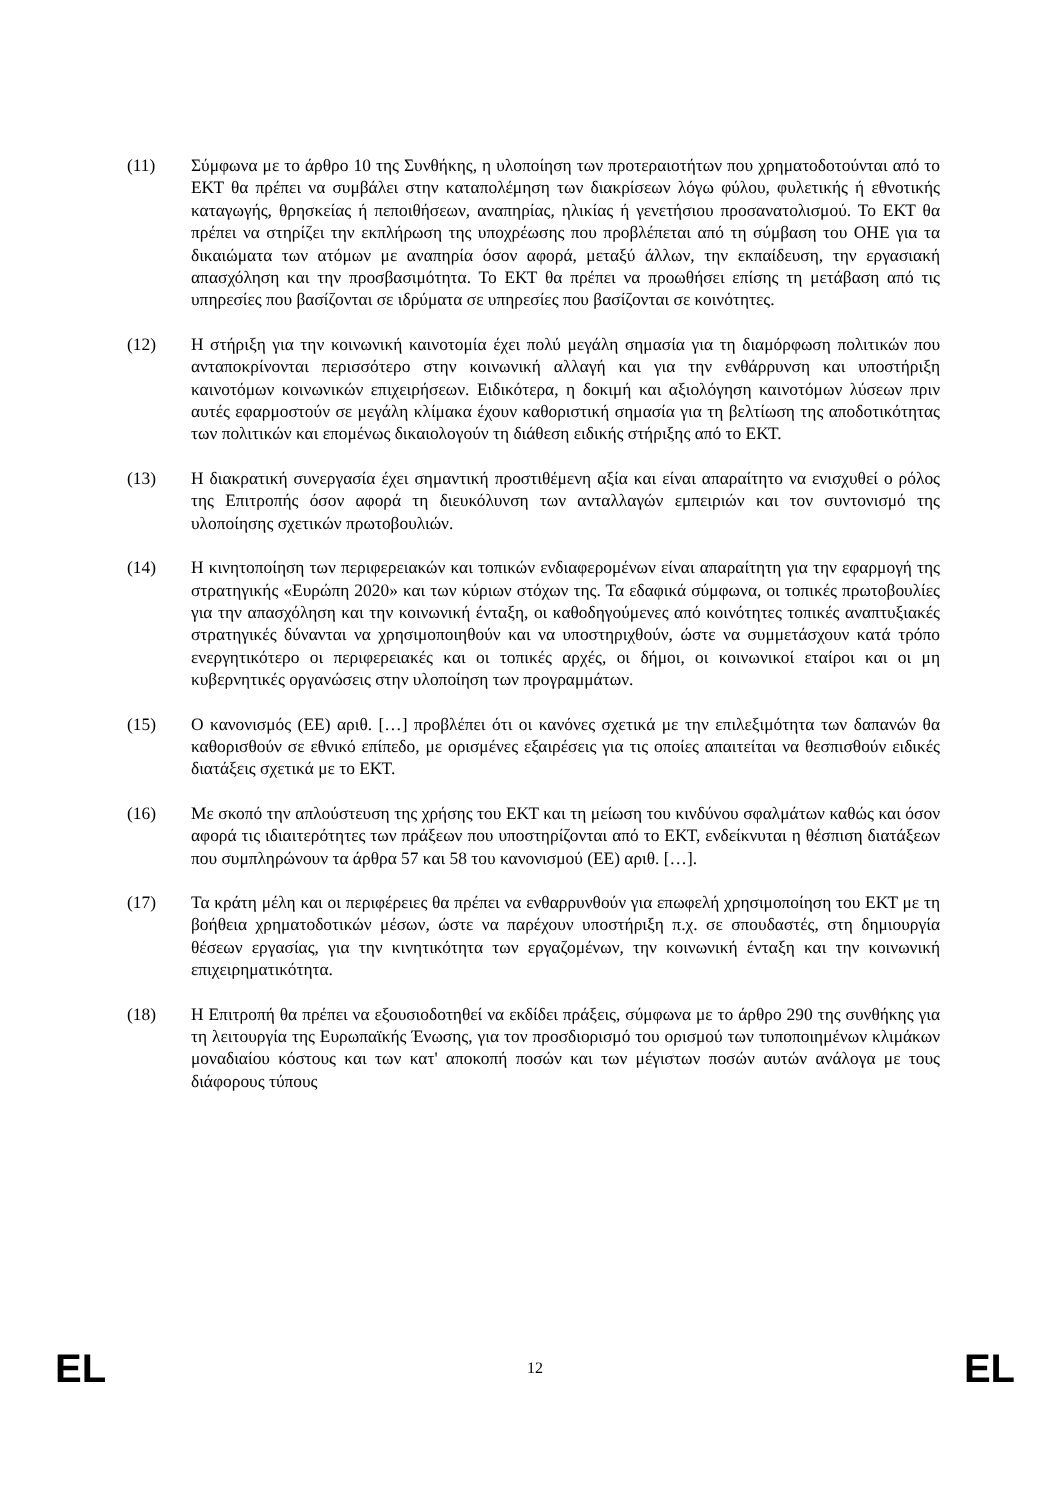(11) Σύμφωνα με το άρθρο 10 της Συνθήκης, η υλοποίηση των προτεραιοτήτων που χρηματοδοτούνται από το ΕΚΤ θα πρέπει να συμβάλει στην καταπολέμηση των διακρίσεων λόγω φύλου, φυλετικής ή εθνοτικής καταγωγής, θρησκείας ή πεποιθήσεων, αναπηρίας, ηλικίας ή γενετήσιου προσανατολισμού. Το ΕΚΤ θα πρέπει να στηρίζει την εκπλήρωση της υποχρέωσης που προβλέπεται από τη σύμβαση του ΟΗΕ για τα δικαιώματα των ατόμων με αναπηρία όσον αφορά, μεταξύ άλλων, την εκπαίδευση, την εργασιακή απασχόληση και την προσβασιμότητα. Το ΕΚΤ θα πρέπει να προωθήσει επίσης τη μετάβαση από τις υπηρεσίες που βασίζονται σε ιδρύματα σε υπηρεσίες που βασίζονται σε κοινότητες.
(12) Η στήριξη για την κοινωνική καινοτομία έχει πολύ μεγάλη σημασία για τη διαμόρφωση πολιτικών που ανταποκρίνονται περισσότερο στην κοινωνική αλλαγή και για την ενθάρρυνση και υποστήριξη καινοτόμων κοινωνικών επιχειρήσεων. Ειδικότερα, η δοκιμή και αξιολόγηση καινοτόμων λύσεων πριν αυτές εφαρμοστούν σε μεγάλη κλίμακα έχουν καθοριστική σημασία για τη βελτίωση της αποδοτικότητας των πολιτικών και επομένως δικαιολογούν τη διάθεση ειδικής στήριξης από το ΕΚΤ.
(13) Η διακρατική συνεργασία έχει σημαντική προστιθέμενη αξία και είναι απαραίτητο να ενισχυθεί ο ρόλος της Επιτροπής όσον αφορά τη διευκόλυνση των ανταλλαγών εμπειριών και τον συντονισμό της υλοποίησης σχετικών πρωτοβουλιών.
(14) Η κινητοποίηση των περιφερειακών και τοπικών ενδιαφερομένων είναι απαραίτητη για την εφαρμογή της στρατηγικής «Ευρώπη 2020» και των κύριων στόχων της. Τα εδαφικά σύμφωνα, οι τοπικές πρωτοβουλίες για την απασχόληση και την κοινωνική ένταξη, οι καθοδηγούμενες από κοινότητες τοπικές αναπτυξιακές στρατηγικές δύνανται να χρησιμοποιηθούν και να υποστηριχθούν, ώστε να συμμετάσχουν κατά τρόπο ενεργητικότερο οι περιφερειακές και οι τοπικές αρχές, οι δήμοι, οι κοινωνικοί εταίροι και οι μη κυβερνητικές οργανώσεις στην υλοποίηση των προγραμμάτων.
(15) Ο κανονισμός (ΕΕ) αριθ. […] προβλέπει ότι οι κανόνες σχετικά με την επιλεξιμότητα των δαπανών θα καθορισθούν σε εθνικό επίπεδο, με ορισμένες εξαιρέσεις για τις οποίες απαιτείται να θεσπισθούν ειδικές διατάξεις σχετικά με το ΕΚΤ.
(16) Με σκοπό την απλούστευση της χρήσης του ΕΚΤ και τη μείωση του κινδύνου σφαλμάτων καθώς και όσον αφορά τις ιδιαιτερότητες των πράξεων που υποστηρίζονται από το ΕΚΤ, ενδείκνυται η θέσπιση διατάξεων που συμπληρώνουν τα άρθρα 57 και 58 του κανονισμού (ΕΕ) αριθ. […].
(17) Τα κράτη μέλη και οι περιφέρειες θα πρέπει να ενθαρρυνθούν για επωφελή χρησιμοποίηση του ΕΚΤ με τη βοήθεια χρηματοδοτικών μέσων, ώστε να παρέχουν υποστήριξη π.χ. σε σπουδαστές, στη δημιουργία θέσεων εργασίας, για την κινητικότητα των εργαζομένων, την κοινωνική ένταξη και την κοινωνική επιχειρηματικότητα.
(18) Η Επιτροπή θα πρέπει να εξουσιοδοτηθεί να εκδίδει πράξεις, σύμφωνα με το άρθρο 290 της συνθήκης για τη λειτουργία της Ευρωπαϊκής Ένωσης, για τον προσδιορισμό του ορισμού των τυποποιημένων κλιμάκων μοναδιαίου κόστους και των κατ' αποκοπή ποσών και των μέγιστων ποσών αυτών ανάλογα με τους διάφορους τύπους
EL 12 EL